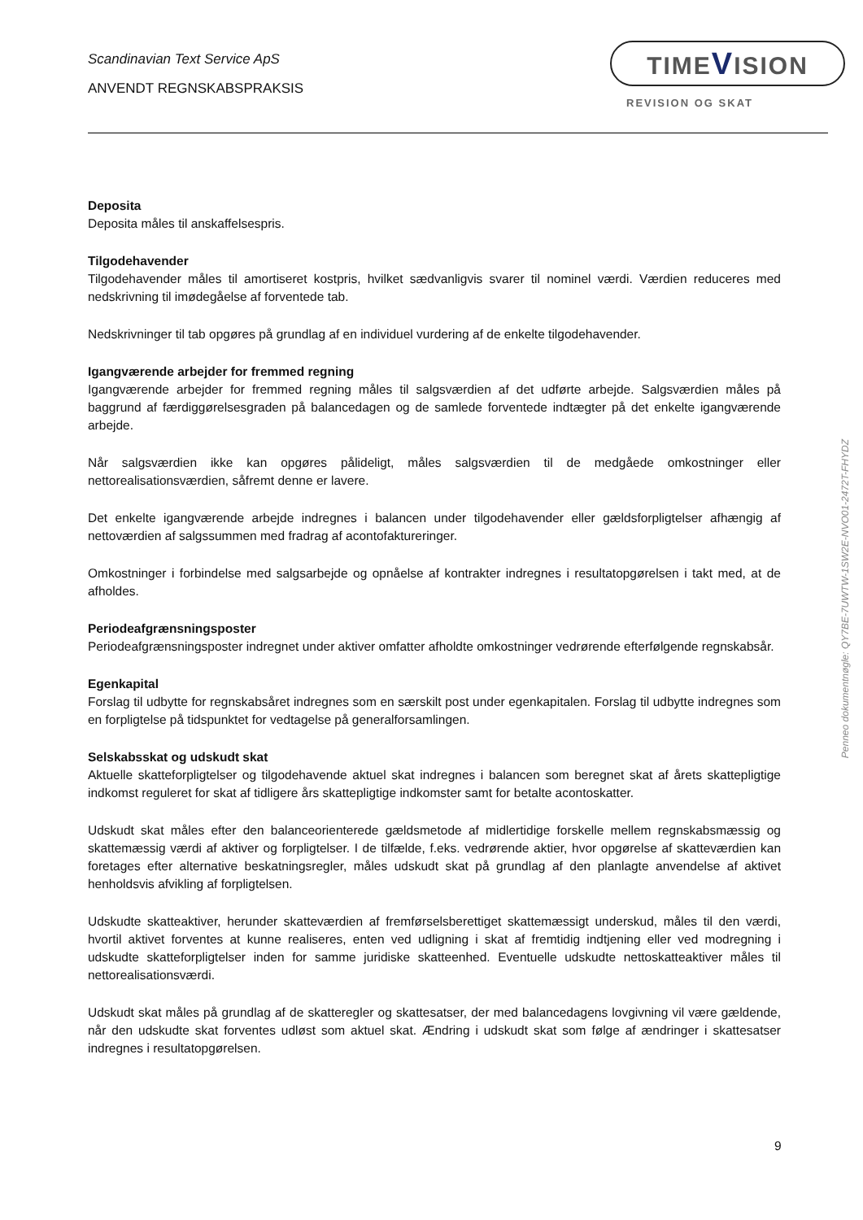Scandinavian Text Service ApS
ANVENDT REGNSKABSPRAKSIS
TIMEVISION
REVISION OG SKAT
Deposita
Deposita måles til anskaffelsespris.
Tilgodehavender
Tilgodehavender måles til amortiseret kostpris, hvilket sædvanligvis svarer til nominel værdi. Værdien reduceres med nedskrivning til imødegåelse af forventede tab.
Nedskrivninger til tab opgøres på grundlag af en individuel vurdering af de enkelte tilgodehavender.
Igangværende arbejder for fremmed regning
Igangværende arbejder for fremmed regning måles til salgsværdien af det udførte arbejde. Salgsværdien måles på baggrund af færdiggørelsesgraden på balancedagen og de samlede forventede indtægter på det enkelte igangværende arbejde.
Når salgsværdien ikke kan opgøres pålideligt, måles salgsværdien til de medgåede omkostninger eller nettorealisationsværdien, såfremt denne er lavere.
Det enkelte igangværende arbejde indregnes i balancen under tilgodehavender eller gældsforpligtelser afhængig af nettoværdien af salgssummen med fradrag af acontofaktureringer.
Omkostninger i forbindelse med salgsarbejde og opnåelse af kontrakter indregnes i resultatopgørelsen i takt med, at de afholdes.
Periodeafgrænsningsposter
Periodeafgrænsningsposter indregnet under aktiver omfatter afholdte omkostninger vedrørende efterfølgende regnskabsår.
Egenkapital
Forslag til udbytte for regnskabsåret indregnes som en særskilt post under egenkapitalen. Forslag til udbytte indregnes som en forpligtelse på tidspunktet for vedtagelse på generalforsamlingen.
Selskabsskat og udskudt skat
Aktuelle skatteforpligtelser og tilgodehavende aktuel skat indregnes i balancen som beregnet skat af årets skattepligtige indkomst reguleret for skat af tidligere års skattepligtige indkomster samt for betalte acontoskatter.
Udskudt skat måles efter den balanceorienterede gældsmetode af midlertidige forskelle mellem regnskabsmæssig og skattemæssig værdi af aktiver og forpligtelser. I de tilfælde, f.eks. vedrørende aktier, hvor opgørelse af skatteværdien kan foretages efter alternative beskatningsregler, måles udskudt skat på grundlag af den planlagte anvendelse af aktivet henholdsvis afvikling af forpligtelsen.
Udskudte skatteaktiver, herunder skatteværdien af fremførselsberettiget skattemæssigt underskud, måles til den værdi, hvortil aktivet forventes at kunne realiseres, enten ved udligning i skat af fremtidig indtjening eller ved modregning i udskudte skatteforpligtelser inden for samme juridiske skatteenhed. Eventuelle udskudte nettoskatteaktiver måles til nettorealisationsværdi.
Udskudt skat måles på grundlag af de skatteregler og skattesatser, der med balancedagens lovgivning vil være gældende, når den udskudte skat forventes udløst som aktuel skat. Ændring i udskudt skat som følge af ændringer i skattesatser indregnes i resultatopgørelsen.
9
Penneo dokumentnøgle: QY7BE-7UWTW-1SW2E-NVO01-2472T-FHYDZ